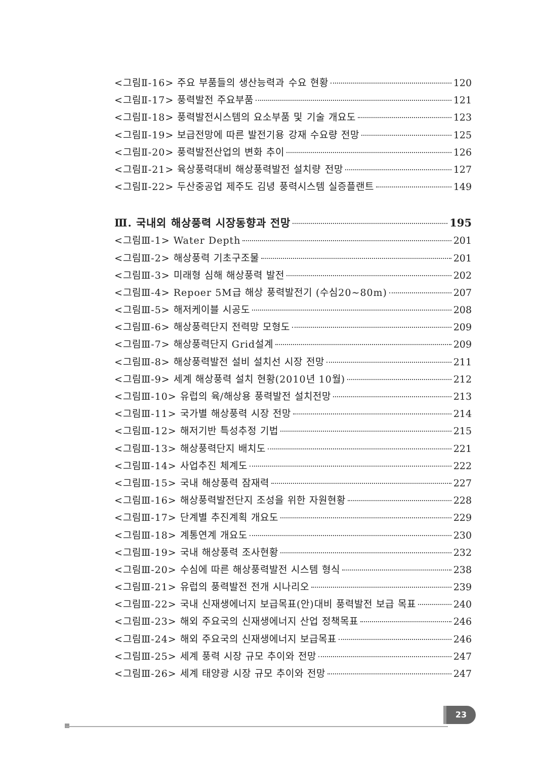<그림Ⅱ-16> 주요 부품들의 생산능력과 수요 현황 120
<그림Ⅱ-17> 풍력발전 주요부품 121
<그림Ⅱ-18> 풍력발전시스템의 요소부품 및 기술 개요도 123
<그림Ⅱ-19> 보급전망에 따른 발전기용 강재 수요량 전망 125
<그림Ⅱ-20> 풍력발전산업의 변화 추이 126
<그림Ⅱ-21> 육상풍력대비 해상풍력발전 설치량 전망 127
<그림Ⅱ-22> 두산중공업 제주도 김녕 풍력시스템 실증플랜트 149
Ⅲ. 국내외 해상풍력 시장동향과 전망 195
<그림Ⅲ-1> Water Depth 201
<그림Ⅲ-2> 해상풍력 기초구조물 201
<그림Ⅲ-3> 미래형 심해 해상풍력 발전 202
<그림Ⅲ-4> Repoer 5M급 해상 풍력발전기 (수심20~80m) 207
<그림Ⅲ-5> 해저케이블 시공도 208
<그림Ⅲ-6> 해상풍력단지 전력망 모형도 209
<그림Ⅲ-7> 해상풍력단지 Grid설계 209
<그림Ⅲ-8> 해상풍력발전 설비 설치선 시장 전망 211
<그림Ⅲ-9> 세계 해상풍력 설치 현황(2010년 10월) 212
<그림Ⅲ-10> 유럽의 육/해상용 풍력발전 설치전망 213
<그림Ⅲ-11> 국가별 해상풍력 시장 전망 214
<그림Ⅲ-12> 해저기반 특성추정 기법 215
<그림Ⅲ-13> 해상풍력단지 배치도 221
<그림Ⅲ-14> 사업추진 체계도 222
<그림Ⅲ-15> 국내 해상풍력 잠재력 227
<그림Ⅲ-16> 해상풍력발전단지 조성을 위한 자원현황 228
<그림Ⅲ-17> 단계별 추진계획 개요도 229
<그림Ⅲ-18> 계통연계 개요도 230
<그림Ⅲ-19> 국내 해상풍력 조사현황 232
<그림Ⅲ-20> 수심에 따른 해상풍력발전 시스템 형식 238
<그림Ⅲ-21> 유럽의 풍력발전 전개 시나리오 239
<그림Ⅲ-22> 국내 신재생에너지 보급목표(안)대비 풍력발전 보급 목표 240
<그림Ⅲ-23> 해외 주요국의 신재생에너지 산업 정책목표 246
<그림Ⅲ-24> 해외 주요국의 신재생에너지 보급목표 246
<그림Ⅲ-25> 세계 풍력 시장 규모 추이와 전망 247
<그림Ⅲ-26> 세계 태양광 시장 규모 추이와 전망 247
23